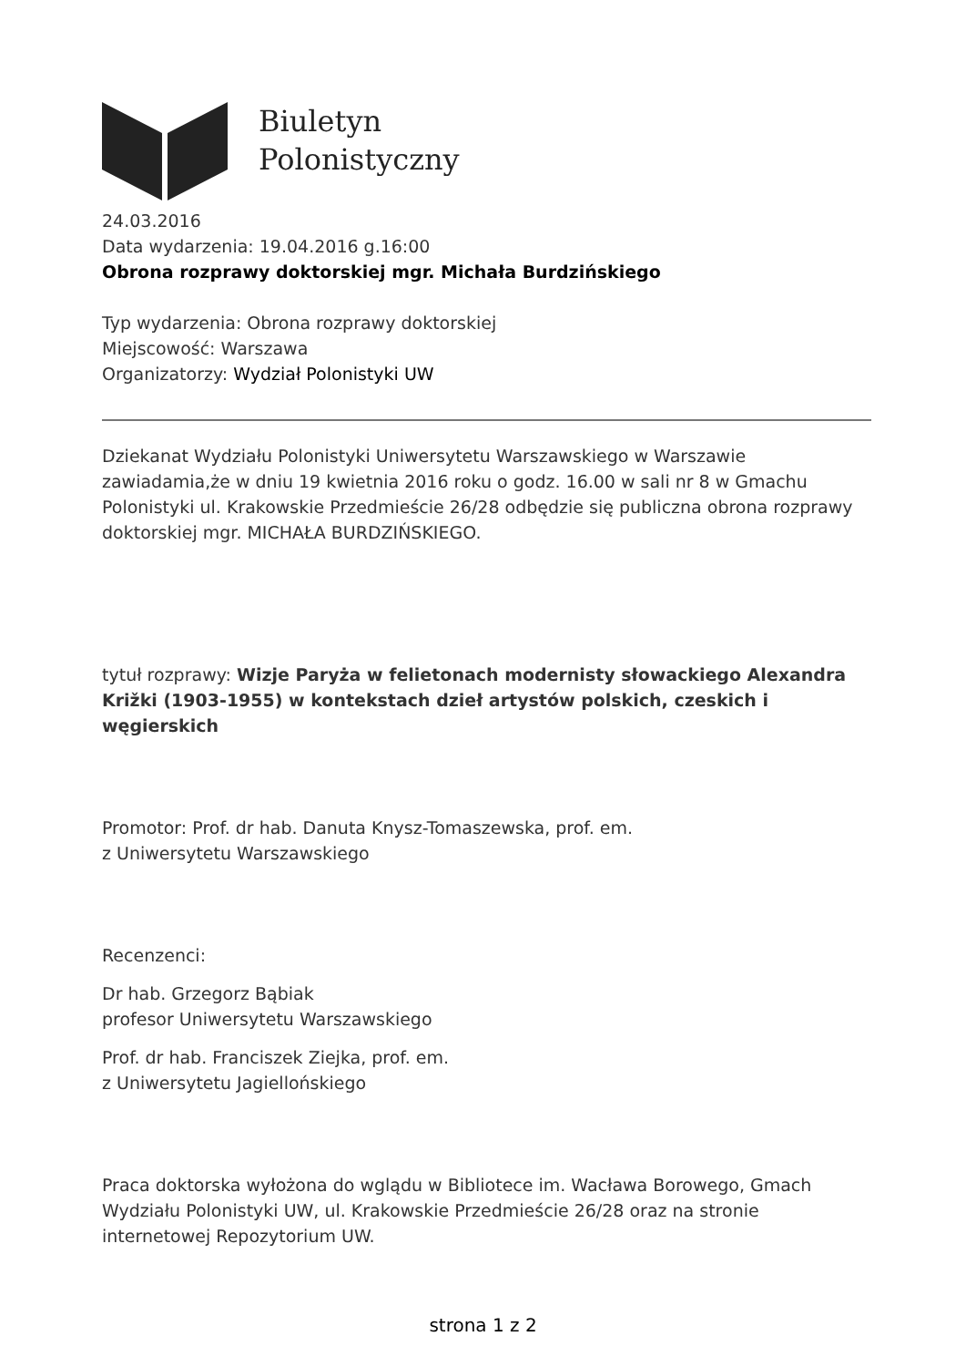Biuletyn
Polonistyczny
24.03.2016
Data wydarzenia: 19.04.2016 g.16:00
Obrona rozprawy doktorskiej mgr. Michała Burdzińskiego
Typ wydarzenia: Obrona rozprawy doktorskiej
Miejscowość: Warszawa
Organizatorzy: Wydział Polonistyki UW
Dziekanat Wydziału Polonistyki Uniwersytetu Warszawskiego w Warszawie zawiadamia,że w dniu 19 kwietnia 2016 roku o godz. 16.00 w sali nr 8 w Gmachu Polonistyki ul. Krakowskie Przedmieście 26/28 odbędzie się publiczna obrona rozprawy doktorskiej mgr. MICHAŁA BURDZIŃSKIEGO.
tytuł rozprawy: Wizje Paryża w felietonach modernisty słowackiego Alexandra Križki (1903-1955) w kontekstach dzieł artystów polskich, czeskich i węgierskich
Promotor: Prof. dr hab. Danuta Knysz-Tomaszewska, prof. em.
z Uniwersytetu Warszawskiego
Recenzenci:
Dr hab. Grzegorz Bąbiak
profesor Uniwersytetu Warszawskiego
Prof. dr hab. Franciszek Ziejka, prof. em.
z Uniwersytetu Jagiellońskiego
Praca doktorska wyłożona do wglądu w Bibliotece im. Wacława Borowego, Gmach Wydziału Polonistyki UW, ul. Krakowskie Przedmieście 26/28 oraz na stronie internetowej Repozytorium UW.
strona 1 z 2